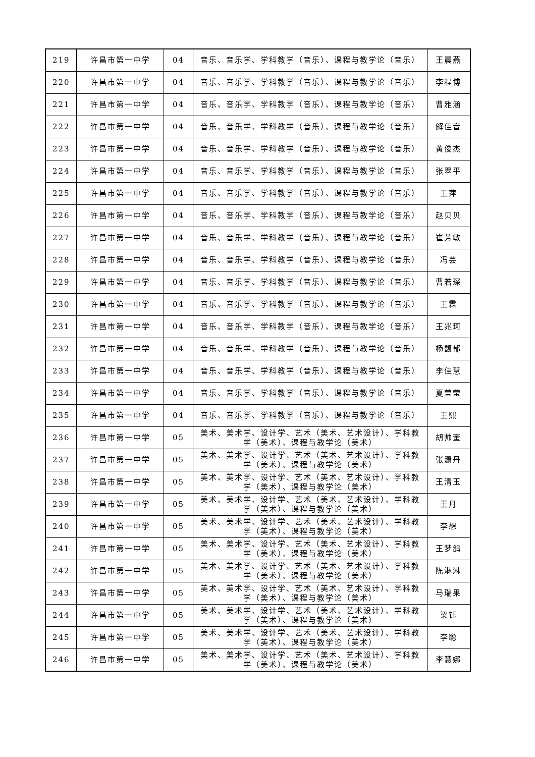| 219 | 许昌市第一中学 | 04 | 音乐、音乐学、学科教学（音乐）、课程与教学论（音乐） | 王晨燕 |
| 220 | 许昌市第一中学 | 04 | 音乐、音乐学、学科教学（音乐）、课程与教学论（音乐） | 李程博 |
| 221 | 许昌市第一中学 | 04 | 音乐、音乐学、学科教学（音乐）、课程与教学论（音乐） | 曹雅涵 |
| 222 | 许昌市第一中学 | 04 | 音乐、音乐学、学科教学（音乐）、课程与教学论（音乐） | 解佳音 |
| 223 | 许昌市第一中学 | 04 | 音乐、音乐学、学科教学（音乐）、课程与教学论（音乐） | 黄俊杰 |
| 224 | 许昌市第一中学 | 04 | 音乐、音乐学、学科教学（音乐）、课程与教学论（音乐） | 张翠平 |
| 225 | 许昌市第一中学 | 04 | 音乐、音乐学、学科教学（音乐）、课程与教学论（音乐） | 王萍 |
| 226 | 许昌市第一中学 | 04 | 音乐、音乐学、学科教学（音乐）、课程与教学论（音乐） | 赵贝贝 |
| 227 | 许昌市第一中学 | 04 | 音乐、音乐学、学科教学（音乐）、课程与教学论（音乐） | 崔芳敏 |
| 228 | 许昌市第一中学 | 04 | 音乐、音乐学、学科教学（音乐）、课程与教学论（音乐） | 冯芸 |
| 229 | 许昌市第一中学 | 04 | 音乐、音乐学、学科教学（音乐）、课程与教学论（音乐） | 曹若琛 |
| 230 | 许昌市第一中学 | 04 | 音乐、音乐学、学科教学（音乐）、课程与教学论（音乐） | 王霖 |
| 231 | 许昌市第一中学 | 04 | 音乐、音乐学、学科教学（音乐）、课程与教学论（音乐） | 王兆珂 |
| 232 | 许昌市第一中学 | 04 | 音乐、音乐学、学科教学（音乐）、课程与教学论（音乐） | 杨馥郁 |
| 233 | 许昌市第一中学 | 04 | 音乐、音乐学、学科教学（音乐）、课程与教学论（音乐） | 李佳慧 |
| 234 | 许昌市第一中学 | 04 | 音乐、音乐学、学科教学（音乐）、课程与教学论（音乐） | 夏莹莹 |
| 235 | 许昌市第一中学 | 04 | 音乐、音乐学、学科教学（音乐）、课程与教学论（音乐） | 王熙 |
| 236 | 许昌市第一中学 | 05 | 美术、美术学、设计学、艺术（美术、艺术设计）、学科教学（美术）、课程与教学论（美术） | 胡帅奎 |
| 237 | 许昌市第一中学 | 05 | 美术、美术学、设计学、艺术（美术、艺术设计）、学科教学（美术）、课程与教学论（美术） | 张潇丹 |
| 238 | 许昌市第一中学 | 05 | 美术、美术学、设计学、艺术（美术、艺术设计）、学科教学（美术）、课程与教学论（美术） | 王清玉 |
| 239 | 许昌市第一中学 | 05 | 美术、美术学、设计学、艺术（美术、艺术设计）、学科教学（美术）、课程与教学论（美术） | 王月 |
| 240 | 许昌市第一中学 | 05 | 美术、美术学、设计学、艺术（美术、艺术设计）、学科教学（美术）、课程与教学论（美术） | 李想 |
| 241 | 许昌市第一中学 | 05 | 美术、美术学、设计学、艺术（美术、艺术设计）、学科教学（美术）、课程与教学论（美术） | 王梦鸽 |
| 242 | 许昌市第一中学 | 05 | 美术、美术学、设计学、艺术（美术、艺术设计）、学科教学（美术）、课程与教学论（美术） | 陈淋淋 |
| 243 | 许昌市第一中学 | 05 | 美术、美术学、设计学、艺术（美术、艺术设计）、学科教学（美术）、课程与教学论（美术） | 马瑞果 |
| 244 | 许昌市第一中学 | 05 | 美术、美术学、设计学、艺术（美术、艺术设计）、学科教学（美术）、课程与教学论（美术） | 梁钰 |
| 245 | 许昌市第一中学 | 05 | 美术、美术学、设计学、艺术（美术、艺术设计）、学科教学（美术）、课程与教学论（美术） | 李聪 |
| 246 | 许昌市第一中学 | 05 | 美术、美术学、设计学、艺术（美术、艺术设计）、学科教学（美术）、课程与教学论（美术） | 李慧娜 |